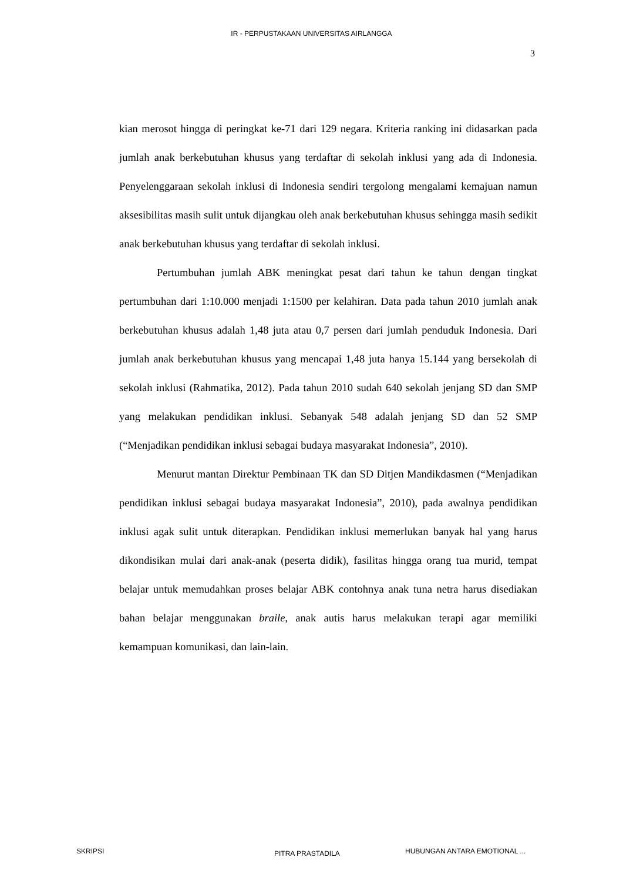IR - PERPUSTAKAAN UNIVERSITAS AIRLANGGA
3
kian merosot hingga di peringkat ke-71 dari 129 negara. Kriteria ranking ini didasarkan pada jumlah anak berkebutuhan khusus yang terdaftar di sekolah inklusi yang ada di Indonesia. Penyelenggaraan sekolah inklusi di Indonesia sendiri tergolong mengalami kemajuan namun aksesibilitas masih sulit untuk dijangkau oleh anak berkebutuhan khusus sehingga masih sedikit anak berkebutuhan khusus yang terdaftar di sekolah inklusi.
Pertumbuhan jumlah ABK meningkat pesat dari tahun ke tahun dengan tingkat pertumbuhan dari 1:10.000 menjadi 1:1500 per kelahiran. Data pada tahun 2010 jumlah anak berkebutuhan khusus adalah 1,48 juta atau 0,7 persen dari jumlah penduduk Indonesia. Dari jumlah anak berkebutuhan khusus yang mencapai 1,48 juta hanya 15.144 yang bersekolah di sekolah inklusi (Rahmatika, 2012). Pada tahun 2010 sudah 640 sekolah jenjang SD dan SMP yang melakukan pendidikan inklusi. Sebanyak 548 adalah jenjang SD dan 52 SMP (“Menjadikan pendidikan inklusi sebagai budaya masyarakat Indonesia”, 2010).
Menurut mantan Direktur Pembinaan TK dan SD Ditjen Mandikdasmen (“Menjadikan pendidikan inklusi sebagai budaya masyarakat Indonesia”, 2010), pada awalnya pendidikan inklusi agak sulit untuk diterapkan. Pendidikan inklusi memerlukan banyak hal yang harus dikondisikan mulai dari anak-anak (peserta didik), fasilitas hingga orang tua murid, tempat belajar untuk memudahkan proses belajar ABK contohnya anak tuna netra harus disediakan bahan belajar menggunakan braile, anak autis harus melakukan terapi agar memiliki kemampuan komunikasi, dan lain-lain.
SKRIPSI PITRA PRASTADILA HUBUNGAN ANTARA EMOTIONAL ...